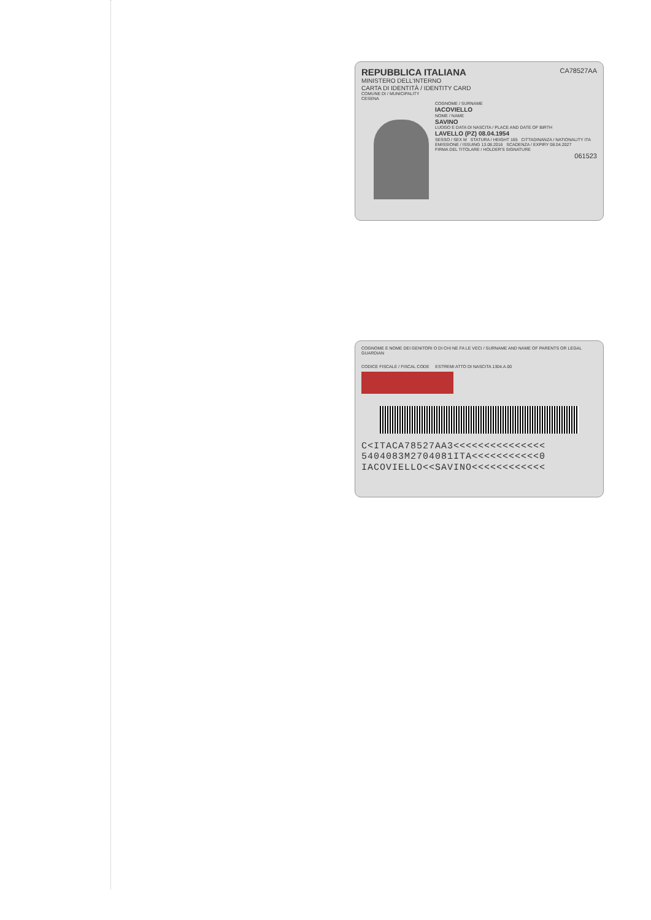CA78527AA
REPUBBLICA ITALIANA
MINISTERO DELL'INTERNO
CARTA DI IDENTITÀ / IDENTITY CARD
COMUNE DI / MUNICIPALITY
CESENA
COGNOME / SURNAME
IACOVIELLO
NOME / NAME
SAVINO
LUOGO E DATA DI NASCITA / PLACE AND DATE OF BIRTH
LAVELLO (PZ) 08.04.1954
SESSO / SEX M STATURA / HEIGHT 165 CITTADINANZA / NATIONALITY ITA
EMISSIONE / ISSUING 13.08.2016 SCADENZA / EXPIRY 08.04.2027
FIRMA DEL TITOLARE / HOLDER'S SIGNATURE
061523
COGNOME E NOME DEI GENITORI O DI CHI NE FA LE VECI / SURNAME AND NAME OF PARENTS OR LEGAL GUARDIAN
CODICE FISCALE / FISCAL CODE ESTREMI ATTO DI NASCITA 1304.A.00
C<ITACA78527AA3<<<<<<<<<<<<<<<
5404083M2704081ITA<<<<<<<<<<<0
IACOVIELLO<<SAVINO<<<<<<<<<<<<